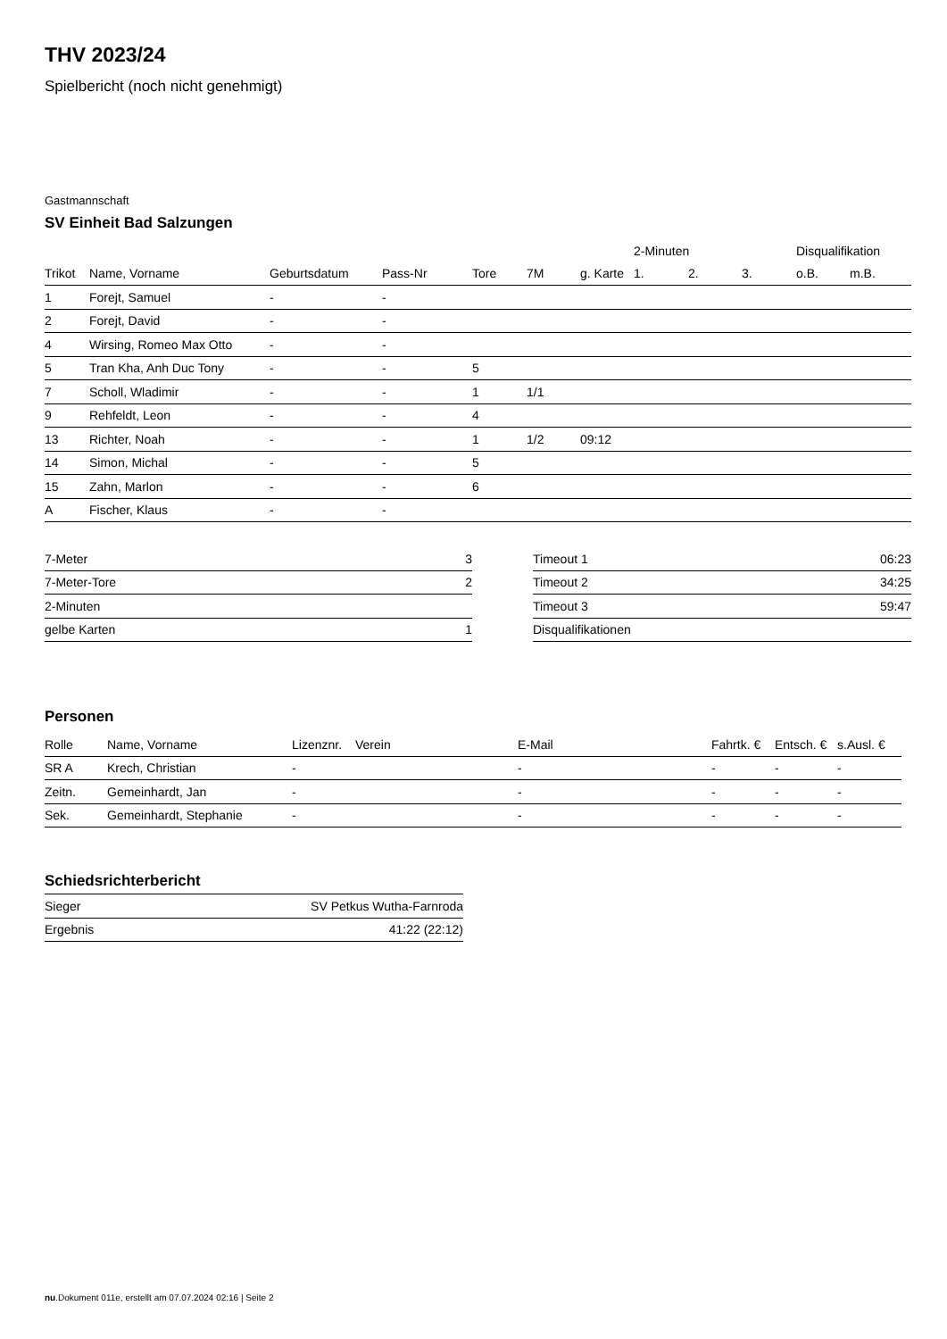THV 2023/24
Spielbericht (noch nicht genehmigt)
Gastmannschaft
SV Einheit Bad Salzungen
| | | | | | | | | 2-Minuten | | | Disqualifikation | |
| --- | --- | --- | --- | --- | --- | --- | --- | --- | --- | --- | --- | --- |
| Trikot | Name, Vorname | Geburtsdatum | Pass-Nr | Tore | 7M | g. Karte | | 1. | 2. | 3. | o.B. | m.B. |
| 1 | Forejt, Samuel | - | - | | | | | | | | | |
| 2 | Forejt, David | - | - | | | | | | | | | |
| 4 | Wirsing, Romeo Max Otto | - | - | | | | | | | | | |
| 5 | Tran Kha, Anh Duc Tony | - | - | 5 | | | | | | | | |
| 7 | Scholl, Wladimir | - | - | 1 | 1/1 | | | | | | | |
| 9 | Rehfeldt, Leon | - | - | 4 | | | | | | | | |
| 13 | Richter, Noah | - | - | 1 | 1/2 | 09:12 | | | | | | |
| 14 | Simon, Michal | - | - | 5 | | | | | | | | |
| 15 | Zahn, Marlon | - | - | 6 | | | | | | | | |
| A | Fischer, Klaus | - | - | | | | | | | | | |
| 7-Meter | 3 |
| 7-Meter-Tore | 2 |
| 2-Minuten | |
| gelbe Karten | 1 |
| Timeout 1 | 06:23 |
| Timeout 2 | 34:25 |
| Timeout 3 | 59:47 |
| Disqualifikationen | |
Personen
| Rolle | Name, Vorname | Lizenznr. | Verein | E-Mail | Fahrtk. € | Entsch. € | s.Ausl. € |
| --- | --- | --- | --- | --- | --- | --- | --- |
| SR A | Krech, Christian | - | | - | - | - | - |
| Zeitn. | Gemeinhardt, Jan | - | | - | - | - | - |
| Sek. | Gemeinhardt, Stephanie | - | | - | - | - | - |
Schiedsrichterbericht
| Sieger | SV Petkus Wutha-Farnroda |
| Ergebnis | 41:22 (22:12) |
nu.Dokument 011e, erstellt am 07.07.2024 02:16 | Seite 2